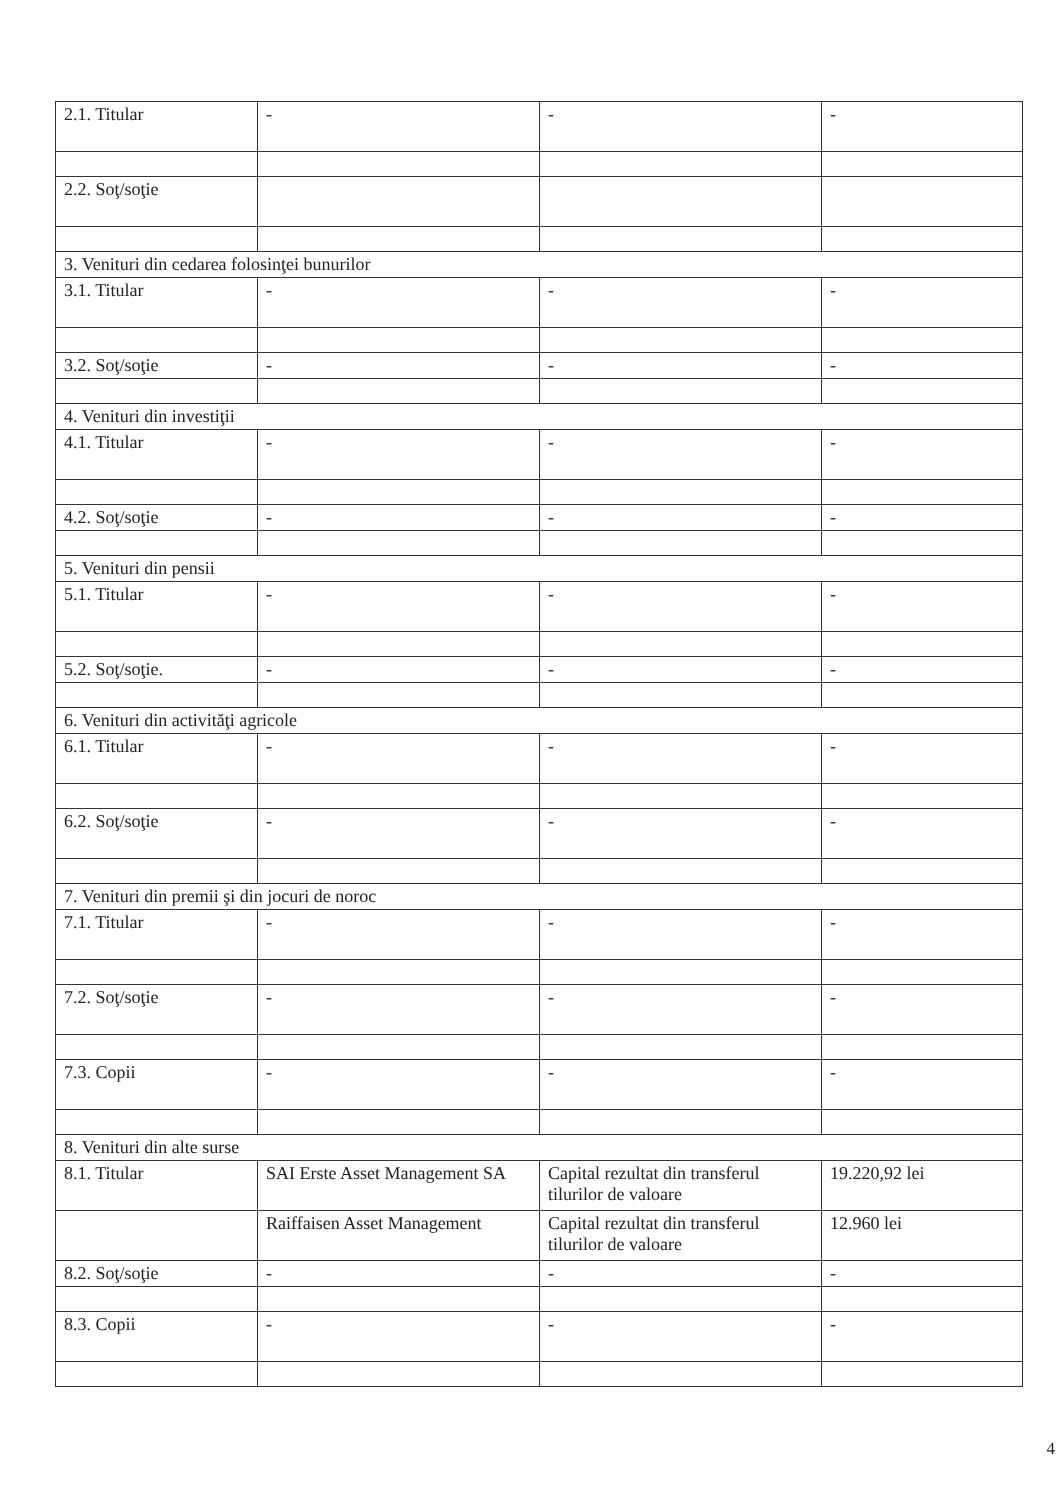| 2.1. Titular | - | - | - |
| 2.2. Soţ/soţie | | | |
| 3. Venituri din cedarea folosinţei bunurilor | | | |
| 3.1. Titular | - | - | - |
| 3.2. Soţ/soţie | - | - | - |
| 4. Venituri din investiţii | | | |
| 4.1. Titular | - | - | - |
| 4.2. Soţ/soţie | - | - | - |
| 5. Venituri din pensii | | | |
| 5.1. Titular | - | - | - |
| 5.2. Soţ/soţie. | - | - | - |
| 6. Venituri din activităţi agricole | | | |
| 6.1. Titular | - | - | - |
| 6.2. Soţ/soţie | - | - | - |
| 7. Venituri din premii şi din jocuri de noroc | | | |
| 7.1. Titular | - | - | - |
| 7.2. Soţ/soţie | - | - | - |
| 7.3. Copii | - | - | - |
| 8. Venituri din alte surse | | | |
| 8.1. Titular | SAI Erste Asset Management SA | Capital rezultat din transferul tilurilor de valoare | 19.220,92 lei |
| | Raiffaisen Asset Management | Capital rezultat din transferul tilurilor de valoare | 12.960 lei |
| 8.2. Soţ/soţie | - | - | - |
| 8.3. Copii | - | - | - |
4